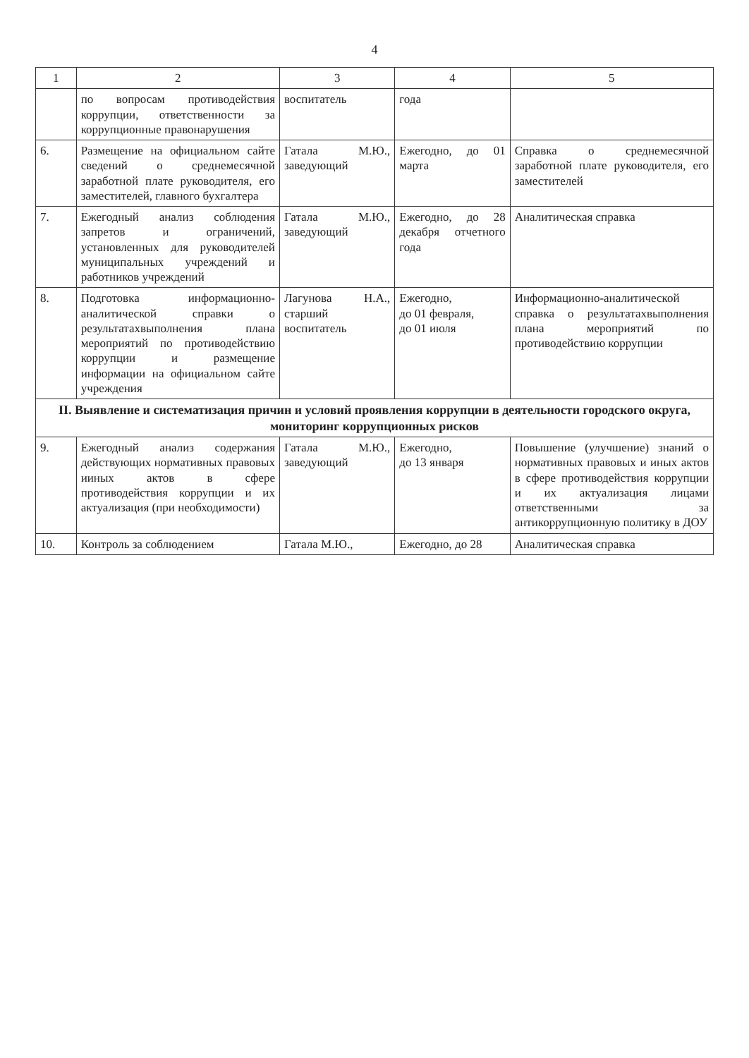4
| 1 | 2 | 3 | 4 | 5 |
| --- | --- | --- | --- | --- |
| | по вопросам противодействия коррупции, ответственности за коррупционные правонарушения | воспитатель | года | |
| 6. | Размещение на официальном сайте сведений о среднемесячной заработной плате руководителя, его заместителей, главного бухгалтера | Гатала М.Ю., заведующий | Ежегодно, до 01 марта | Справка о среднемесячной заработной плате руководителя, его заместителей |
| 7. | Ежегодный анализ соблюдения запретов и ограничений, установленных для руководителей муниципальных учреждений и работников учреждений | Гатала М.Ю., заведующий | Ежегодно, до 28 декабря отчетного года | Аналитическая справка |
| 8. | Подготовка информационно-аналитической справки о результатахвыполнения плана мероприятий по противодействию коррупции и размещение информации на официальном сайте учреждения | Лагунова Н.А., старший воспитатель | Ежегодно, до 01 февраля, до 01 июля | Информационно-аналитической справка о результатахвыполнения плана мероприятий по противодействию коррупции |
| II. Выявление и систематизация причин и условий проявления коррупции в деятельности городского округа, мониторинг коррупционных рисков | | | | |
| 9. | Ежегодный анализ содержания действующих нормативных правовых ииных актов в сфере противодействия коррупции и их актуализация (при необходимости) | Гатала М.Ю., заведующий | Ежегодно, до 13 января | Повышение (улучшение) знаний о нормативных правовых и иных актов в сфере противодействия коррупции и их актуализация лицами ответственными за антикоррупционную политику в ДОУ |
| 10. | Контроль за соблюдением | Гатала М.Ю., | Ежегодно, до 28 | Аналитическая справка |